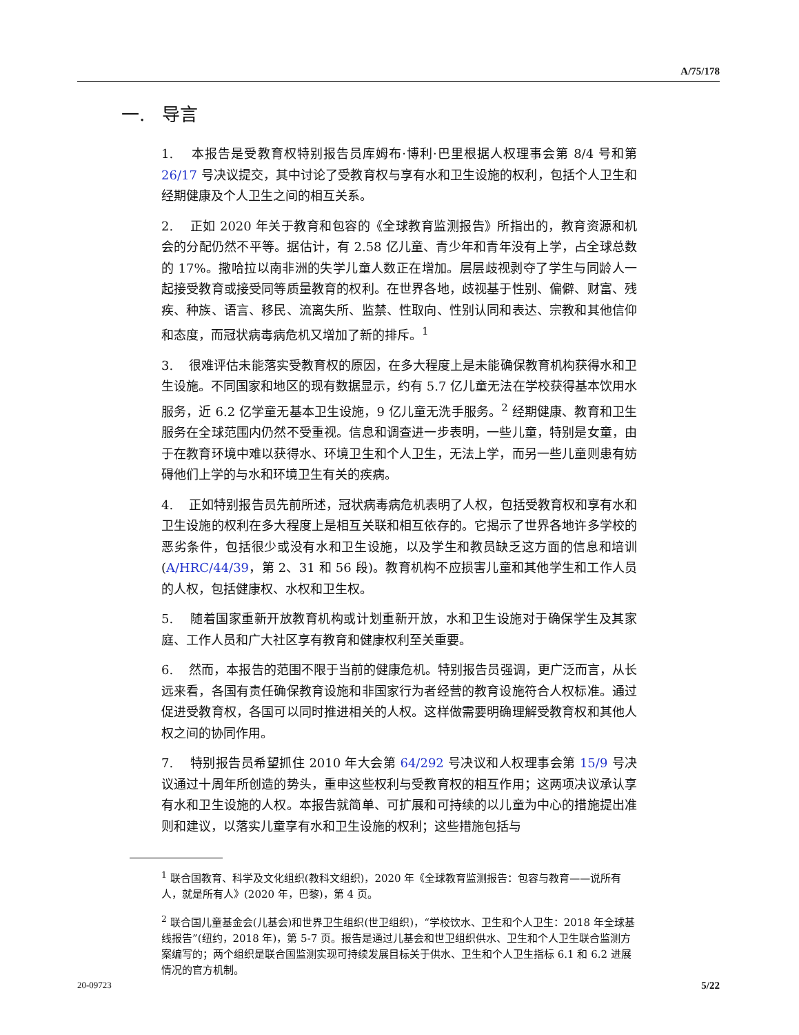A/75/178
一. 导言
1. 本报告是受教育权特别报告员库姆布·博利·巴里根据人权理事会第 8/4 号和第 26/17 号决议提交，其中讨论了受教育权与享有水和卫生设施的权利，包括个人卫生和经期健康及个人卫生之间的相互关系。
2. 正如 2020 年关于教育和包容的《全球教育监测报告》所指出的，教育资源和机会的分配仍然不平等。据估计，有 2.58 亿儿童、青少年和青年没有上学，占全球总数的 17%。撒哈拉以南非洲的失学儿童人数正在增加。层层歧视剥夺了学生与同龄人一起接受教育或接受同等质量教育的权利。在世界各地，歧视基于性别、偏僻、财富、残疾、种族、语言、移民、流离失所、监禁、性取向、性别认同和表达、宗教和其他信仰和态度，而冠状病毒病危机又增加了新的排斥。<sup>1</sup>
3. 很难评估未能落实受教育权的原因，在多大程度上是未能确保教育机构获得水和卫生设施。不同国家和地区的现有数据显示，约有 5.7 亿儿童无法在学校获得基本饮用水服务，近 6.2 亿学童无基本卫生设施，9 亿儿童无洗手服务。<sup>2</sup> 经期健康、教育和卫生服务在全球范围内仍然不受重视。信息和调查进一步表明，一些儿童，特别是女童，由于在教育环境中难以获得水、环境卫生和个人卫生，无法上学，而另一些儿童则患有妨碍他们上学的与水和环境卫生有关的疾病。
4. 正如特别报告员先前所述，冠状病毒病危机表明了人权，包括受教育权和享有水和卫生设施的权利在多大程度上是相互关联和相互依存的。它揭示了世界各地许多学校的恶劣条件，包括很少或没有水和卫生设施，以及学生和教员缺乏这方面的信息和培训(A/HRC/44/39，第 2、31 和 56 段)。教育机构不应损害儿童和其他学生和工作人员的人权，包括健康权、水权和卫生权。
5. 随着国家重新开放教育机构或计划重新开放，水和卫生设施对于确保学生及其家庭、工作人员和广大社区享有教育和健康权利至关重要。
6. 然而，本报告的范围不限于当前的健康危机。特别报告员强调，更广泛而言，从长远来看，各国有责任确保教育设施和非国家行为者经营的教育设施符合人权标准。通过促进受教育权，各国可以同时推进相关的人权。这样做需要明确理解受教育权和其他人权之间的协同作用。
7. 特别报告员希望抓住 2010 年大会第 64/292 号决议和人权理事会第 15/9 号决议通过十周年所创造的势头，重申这些权利与受教育权的相互作用；这两项决议承认享有水和卫生设施的人权。本报告就简单、可扩展和可持续的以儿童为中心的措施提出准则和建议，以落实儿童享有水和卫生设施的权利；这些措施包括与
<sup>1</sup> 联合国教育、科学及文化组织(教科文组织)，2020 年《全球教育监测报告：包容与教育——说所有人，就是所有人》(2020 年，巴黎)，第 4 页。
<sup>2</sup> 联合国儿童基金会(儿基会)和世界卫生组织(世卫组织)，“学校饮水、卫生和个人卫生：2018 年全球基线报告”(纽约，2018 年)，第 5-7 页。报告是通过儿基会和世卫组织供水、卫生和个人卫生联合监测方案编写的；两个组织是联合国监测实现可持续发展目标关于供水、卫生和个人卫生指标 6.1 和 6.2 进展情况的官方机制。
20-09723 5/22